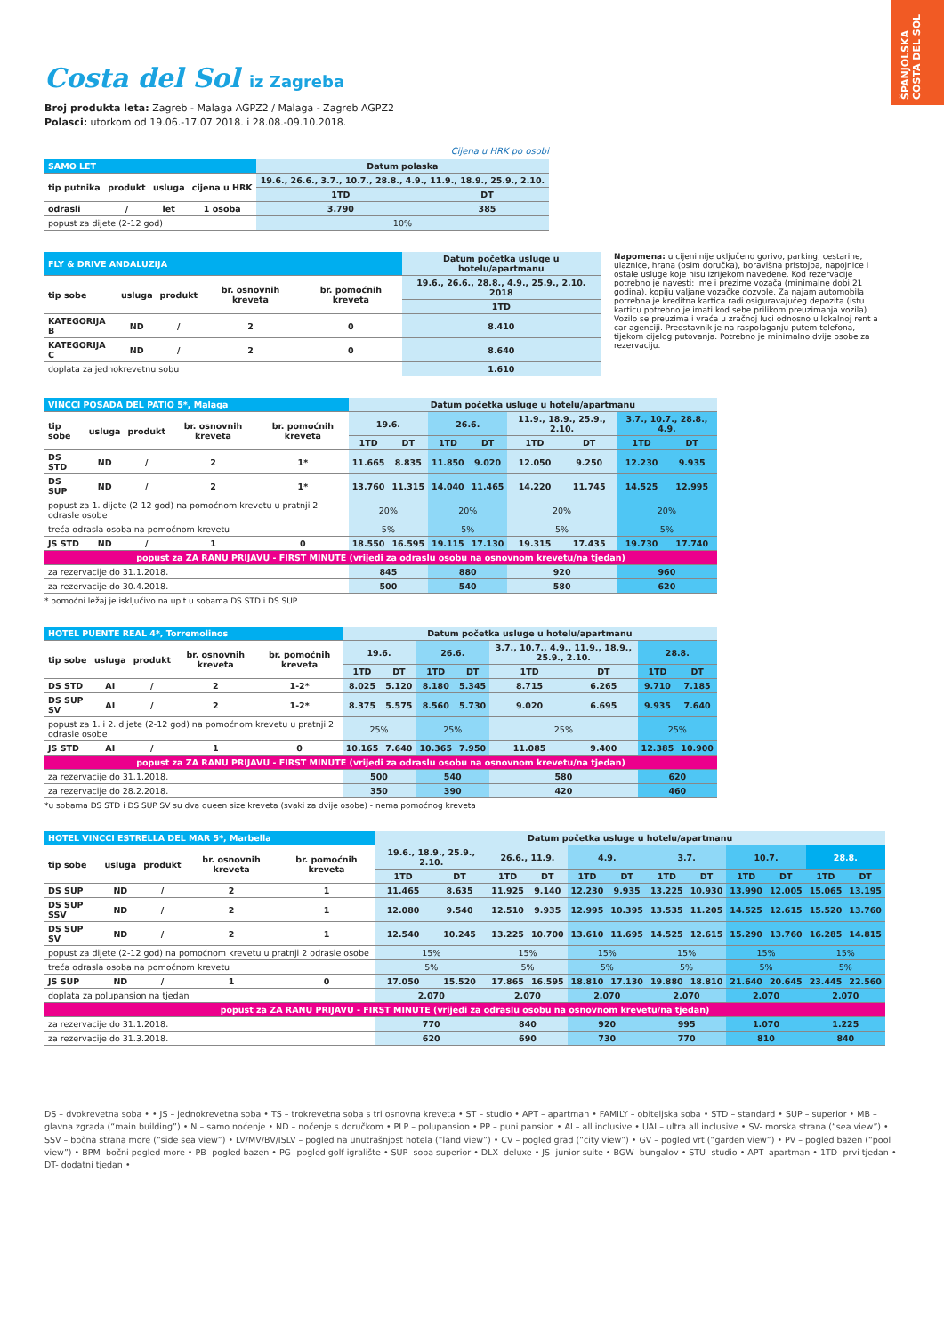ŠPANJOLSKA COSTA DEL SOL
Costa del Sol iz Zagreba
Broj produkta leta: Zagreb - Malaga AGPZ2 / Malaga - Zagreb AGPZ2
Polasci: utorkom od 19.06.-17.07.2018. i 28.08.-09.10.2018.
Cijena u HRK po osobi
| SAMO LET | | | | Datum polaska | |
| --- | --- | --- | --- | --- | --- |
| tip putnika | produkt | usluga | cijena u HRK | 19.6., 26.6., 3.7., 10.7., 28.8., 4.9., 11.9., 18.9., 25.9., 2.10. | |
| | | | | 1TD | DT |
| odrasli | / | let | 1 osoba | 3.790 | 385 |
| popust za dijete (2-12 god) | | | | 10% | |
| FLY & DRIVE ANDALUZIJA | | | | | Datum početka usluge u hotelu/apartmanu |
| --- | --- | --- | --- | --- | --- |
| tip sobe | usluga | produkt | br. osnovnih kreveta | br. pomoćnih kreveta | 19.6., 26.6., 28.8., 4.9., 25.9., 2.10. 2018 |
| | | | | | 1TD |
| KATEGORIJA B | ND | / | 2 | 0 | 8.410 |
| KATEGORIJA C | ND | / | 2 | 0 | 8.640 |
| doplata za jednokrevetnu sobu | | | | | 1.610 |
Napomena: u cijeni nije uključeno gorivo, parking, cestarine, ulaznice, hrana (osim doručka), boravišna pristojba, napojnice i ostale usluge koje nisu izrijekom navedene. Kod rezervacije potrebno je navesti: ime i prezime vozača (minimalne dobi 21 godina), kopiju valjane vozačke dozvole. Za najam automobila potrebna je kreditna kartica radi osiguravajućeg depozita (istu karticu potrebno je imati kod sebe prilikom preuzimanja vozila). Vozilo se preuzima i vraća u zračnoj luci odnosno u lokalnoj rent a car agenciji. Predstavnik je na raspolaganju putem telefona, tijekom cijelog putovanja. Potrebno je minimalno dvije osobe za rezervaciju.
| VINCCI POSADA DEL PATIO 5*, Malaga | | | | | Datum početka usluge u hotelu/apartmanu | | | | | | | |
| --- | --- | --- | --- | --- | --- | --- | --- | --- | --- | --- | --- | --- |
| tip sobe | usluga | produkt | br. osnovnih kreveta | br. pomoćnih kreveta | 19.6. | | 26.6. | | 11.9., 18.9., 25.9., 2.10. | | 3.7., 10.7., 28.8., 4.9. | |
| | | | | | 1TD | DT | 1TD | DT | 1TD | DT | 1TD | DT |
| DS STD | ND | / | 2 | 1* | 11.665 | 8.835 | 11.850 | 9.020 | 12.050 | 9.250 | 12.230 | 9.935 |
| DS SUP | ND | / | 2 | 1* | 13.760 | 11.315 | 14.040 | 11.465 | 14.220 | 11.745 | 14.525 | 12.995 |
| popust za 1. dijete (2-12 god) na pomoćnom krevetu u pratnji 2 odrasle osobe | | | | | 20% | | 20% | | 20% | | 20% | |
| treća odrasla osoba na pomoćnom krevetu | | | | | 5% | | 5% | | 5% | | 5% | |
| JS STD | ND | / | 1 | 0 | 18.550 | 16.595 | 19.115 | 17.130 | 19.315 | 17.435 | 19.730 | 17.740 |
| popust za ZA RANU PRIJAVU - FIRST MINUTE (vrijedi za odraslu osobu na osnovnom krevetu/na tjedan) | | | | | | | | | | | | |
| za rezervacije do 31.1.2018. | | | | | 845 | | 880 | | 920 | | 960 | |
| za rezervacije do 30.4.2018. | | | | | 500 | | 540 | | 580 | | 620 | |
* pomoćni ležaj je isključivo na upit u sobama DS STD i DS SUP
| HOTEL PUENTE REAL 4*, Torremolinos | | | | | Datum početka usluge u hotelu/apartmanu | | | | | | | |
| --- | --- | --- | --- | --- | --- | --- | --- | --- | --- | --- | --- | --- |
| tip sobe | usluga | produkt | br. osnovnih kreveta | br. pomoćnih kreveta | 19.6. | | 26.6. | | 3.7., 10.7., 4.9., 11.9., 18.9., 25.9., 2.10. | | 28.8. | |
| | | | | | 1TD | DT | 1TD | DT | 1TD | DT | 1TD | DT |
| DS STD | AI | / | 2 | 1-2* | 8.025 | 5.120 | 8.180 | 5.345 | 8.715 | 6.265 | 9.710 | 7.185 |
| DS SUP SV | AI | / | 2 | 1-2* | 8.375 | 5.575 | 8.560 | 5.730 | 9.020 | 6.695 | 9.935 | 7.640 |
| popust za 1. i 2. dijete (2-12 god) na pomoćnom krevetu u pratnji 2 odrasle osobe | | | | | 25% | | 25% | | 25% | | 25% | |
| JS STD | AI | / | 1 | 0 | 10.165 | 7.640 | 10.365 | 7.950 | 11.085 | 9.400 | 12.385 | 10.900 |
| popust za ZA RANU PRIJAVU - FIRST MINUTE (vrijedi za odraslu osobu na osnovnom krevetu/na tjedan) | | | | | | | | | | | | |
| za rezervacije do 31.1.2018. | | | | | 500 | | 540 | | 580 | | 620 | |
| za rezervacije do 28.2.2018. | | | | | 350 | | 390 | | 420 | | 460 | |
*u sobama DS STD i DS SUP SV su dva queen size kreveta (svaki za dvije osobe) - nema pomoćnog kreveta
| HOTEL VINCCI ESTRELLA DEL MAR 5*, Marbella | | | | | Datum početka usluge u hotelu/apartmanu | | | | | | | | | | | |
| --- | --- | --- | --- | --- | --- | --- | --- | --- | --- | --- | --- | --- | --- | --- | --- | --- |
| tip sobe | usluga | produkt | br. osnovnih kreveta | br. pomoćnih kreveta | 19.6., 18.9., 25.9., 2.10. | | 26.6., 11.9. | | 4.9. | | 3.7. | | 10.7. | | 28.8. | |
| | | | | | 1TD | DT | 1TD | DT | 1TD | DT | 1TD | DT | 1TD | DT | 1TD | DT |
| DS SUP | ND | / | 2 | 1 | 11.465 | 8.635 | 11.925 | 9.140 | 12.230 | 9.935 | 13.225 | 10.930 | 13.990 | 12.005 | 15.065 | 13.195 |
| DS SUP SSV | ND | / | 2 | 1 | 12.080 | 9.540 | 12.510 | 9.935 | 12.995 | 10.395 | 13.535 | 11.205 | 14.525 | 12.615 | 15.520 | 13.760 |
| DS SUP SV | ND | / | 2 | 1 | 12.540 | 10.245 | 13.225 | 10.700 | 13.610 | 11.695 | 14.525 | 12.615 | 15.290 | 13.760 | 16.285 | 14.815 |
| popust za dijete (2-12 god) na pomoćnom krevetu u pratnji 2 odrasle osobe | | | | | 15% | | 15% | | 15% | | 15% | | 15% | | 15% | |
| treća odrasla osoba na pomoćnom krevetu | | | | | 5% | | 5% | | 5% | | 5% | | 5% | | 5% | |
| JS SUP | ND | / | 1 | 0 | 17.050 | 15.520 | 17.865 | 16.595 | 18.810 | 17.130 | 19.880 | 18.810 | 21.640 | 20.645 | 23.445 | 22.560 |
| doplata za polupansion na tjedan | | | | | 2.070 | | 2.070 | | 2.070 | | 2.070 | | 2.070 | | 2.070 | |
| popust za ZA RANU PRIJAVU - FIRST MINUTE (vrijedi za odraslu osobu na osnovnom krevetu/na tjedan) | | | | | | | | | | | | | | | | |
| za rezervacije do 31.1.2018. | | | | | 770 | | 840 | | 920 | | 995 | | 1.070 | | 1.225 | |
| za rezervacije do 31.3.2018. | | | | | 620 | | 690 | | 730 | | 770 | | 810 | | 840 | |
DS – dvokrevetna soba • • JS – jednokrevetna soba • TS – trokrevetna soba s tri osnovna kreveta • ST – studio • APT – apartman • FAMILY – obiteljska soba • STD – standard • SUP – superior • MB – glavna zgrada (“main building”) • N – samo noćenje • ND – noćenje s doručkom • PLP – polupansion • PP – puni pansion • AI – all inclusive • UAI – ultra all inclusive • SV- morska strana (“sea view”) • SSV – bočna strana more (“side sea view”) • LV/MV/BV/ISLV – pogled na unutrašnjost hotela (“land view”) • CV – pogled grad (“city view”) • GV – pogled vrt (“garden view”) • PV – pogled bazen (“pool view”) • BPM- bočni pogled more • PB- pogled bazen • PG- pogled golf igralište • SUP- soba superior • DLX- deluxe • JS- junior suite • BGW- bungalov • STU- studio • APT- apartman • 1TD- prvi tjedan • DT- dodatni tjedan •